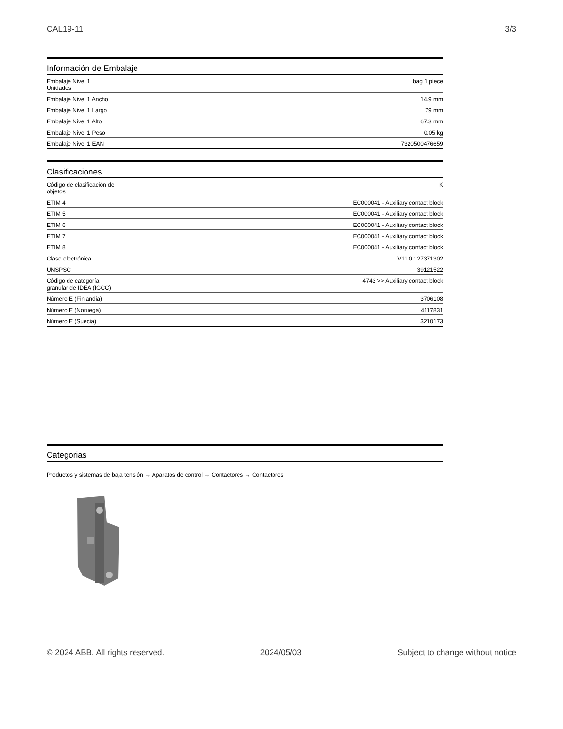CAL19-11 3/3
Información de Embalaje
| Embalaje Nivel 1 Unidades | bag 1 piece |
| Embalaje Nivel 1 Ancho | 14.9 mm |
| Embalaje Nivel 1 Largo | 79 mm |
| Embalaje Nivel 1 Alto | 67.3 mm |
| Embalaje Nivel 1 Peso | 0.05 kg |
| Embalaje Nivel 1 EAN | 7320500476659 |
Clasificaciones
| Código de clasificación de objetos | K |
| ETIM 4 | EC000041 - Auxiliary contact block |
| ETIM 5 | EC000041 - Auxiliary contact block |
| ETIM 6 | EC000041 - Auxiliary contact block |
| ETIM 7 | EC000041 - Auxiliary contact block |
| ETIM 8 | EC000041 - Auxiliary contact block |
| Clase electrónica | V11.0 : 27371302 |
| UNSPSC | 39121522 |
| Código de categoría granular de IDEA (IGCC) | 4743 >> Auxiliary contact block |
| Número E (Finlandia) | 3706108 |
| Número E (Noruega) | 4117831 |
| Número E (Suecia) | 3210173 |
Categorias
Productos y sistemas de baja tensión → Aparatos de control → Contactores → Contactores
© 2024 ABB. All rights reserved. 2024/05/03 Subject to change without notice